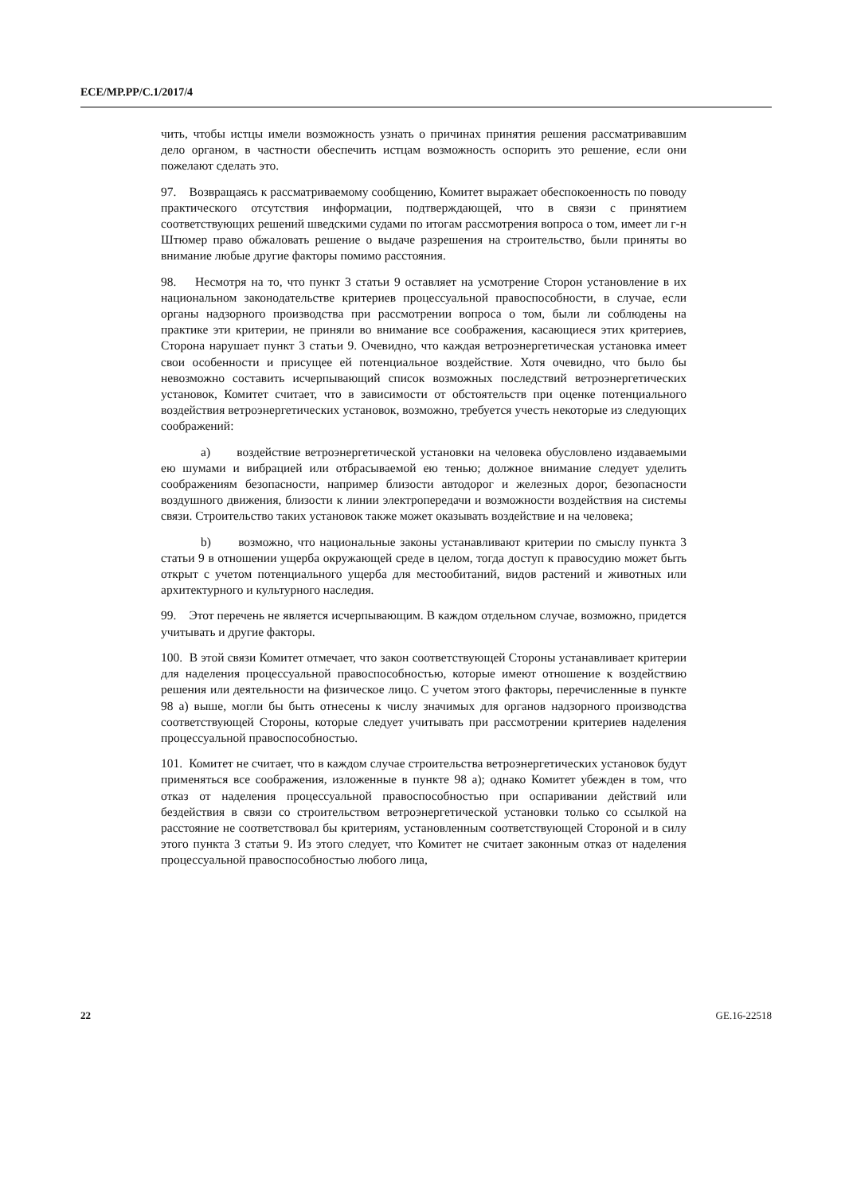ECE/MP.PP/C.1/2017/4
чить, чтобы истцы имели возможность узнать о причинах принятия решения рассматривавшим дело органом, в частности обеспечить истцам возможность оспорить это решение, если они пожелают сделать это.
97. Возвращаясь к рассматриваемому сообщению, Комитет выражает обеспокоенность по поводу практического отсутствия информации, подтверждающей, что в связи с принятием соответствующих решений шведскими судами по итогам рассмотрения вопроса о том, имеет ли г-н Штюмер право обжаловать решение о выдаче разрешения на строительство, были приняты во внимание любые другие факторы помимо расстояния.
98. Несмотря на то, что пункт 3 статьи 9 оставляет на усмотрение Сторон установление в их национальном законодательстве критериев процессуальной правоспособности, в случае, если органы надзорного производства при рассмотрении вопроса о том, были ли соблюдены на практике эти критерии, не приняли во внимание все соображения, касающиеся этих критериев, Сторона нарушает пункт 3 статьи 9. Очевидно, что каждая ветроэнергетическая установка имеет свои особенности и присущее ей потенциальное воздействие. Хотя очевидно, что было бы невозможно составить исчерпывающий список возможных последствий ветроэнергетических установок, Комитет считает, что в зависимости от обстоятельств при оценке потенциального воздействия ветроэнергетических установок, возможно, требуется учесть некоторые из следующих соображений:
a) воздействие ветроэнергетической установки на человека обусловлено издаваемыми ею шумами и вибрацией или отбрасываемой ею тенью; должное внимание следует уделить соображениям безопасности, например близости автодорог и железных дорог, безопасности воздушного движения, близости к линии электропередачи и возможности воздействия на системы связи. Строительство таких установок также может оказывать воздействие и на человека;
b) возможно, что национальные законы устанавливают критерии по смыслу пункта 3 статьи 9 в отношении ущерба окружающей среде в целом, тогда доступ к правосудию может быть открыт с учетом потенциального ущерба для местообитаний, видов растений и животных или архитектурного и культурного наследия.
99. Этот перечень не является исчерпывающим. В каждом отдельном случае, возможно, придется учитывать и другие факторы.
100. В этой связи Комитет отмечает, что закон соответствующей Стороны устанавливает критерии для наделения процессуальной правоспособностью, которые имеют отношение к воздействию решения или деятельности на физическое лицо. С учетом этого факторы, перечисленные в пункте 98 а) выше, могли бы быть отнесены к числу значимых для органов надзорного производства соответствующей Стороны, которые следует учитывать при рассмотрении критериев наделения процессуальной правоспособностью.
101. Комитет не считает, что в каждом случае строительства ветроэнергетических установок будут применяться все соображения, изложенные в пункте 98 а); однако Комитет убежден в том, что отказ от наделения процессуальной правоспособностью при оспаривании действий или бездействия в связи со строительством ветроэнергетической установки только со ссылкой на расстояние не соответствовал бы критериям, установленным соответствующей Стороной и в силу этого пункта 3 статьи 9. Из этого следует, что Комитет не считает законным отказ от наделения процессуальной правоспособностью любого лица,
22 GE.16-22518